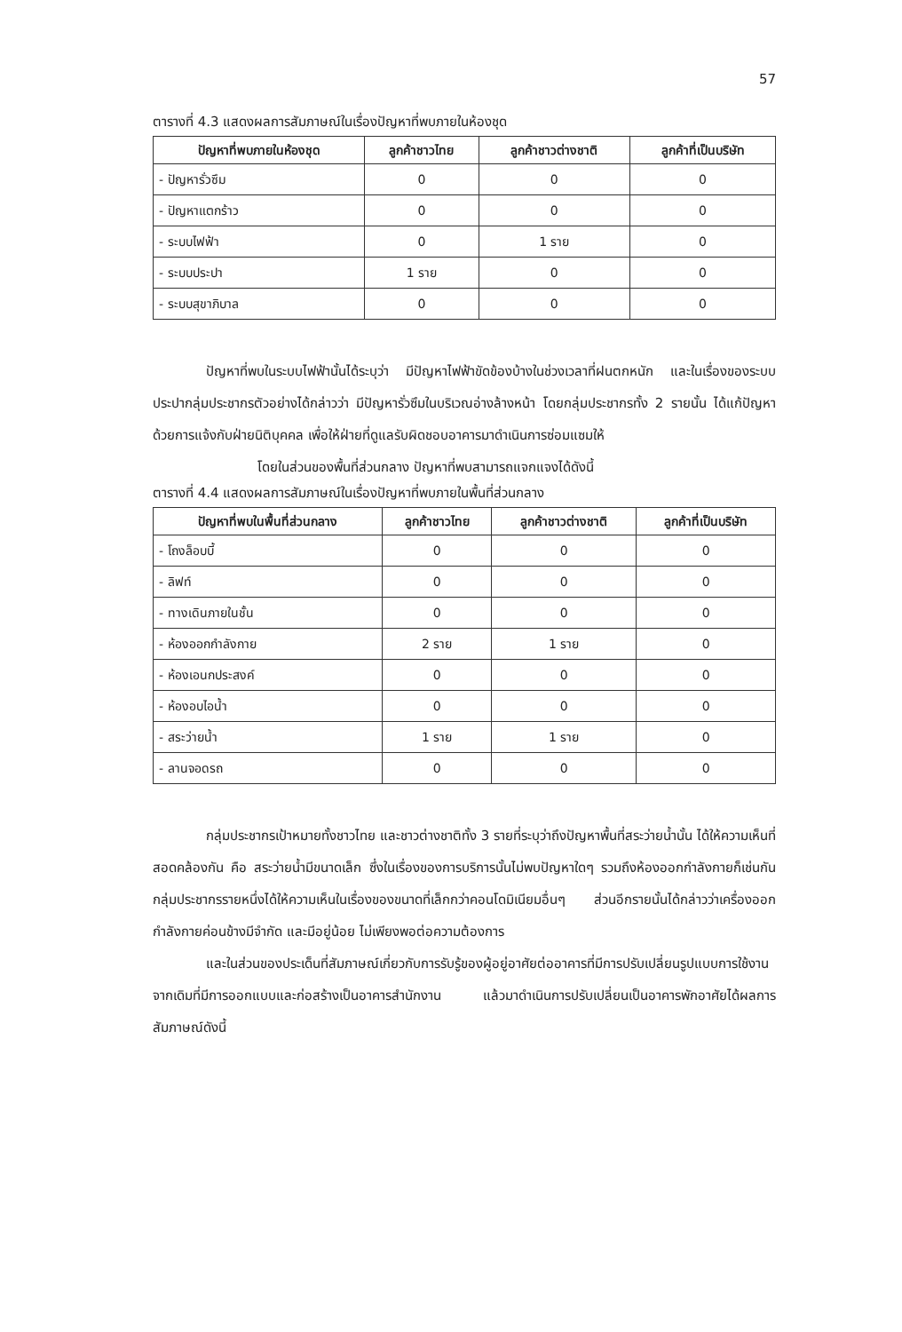57
ตารางที่ 4.3 แสดงผลการสัมภาษณ์ในเรื่องปัญหาที่พบภายในห้องชุด
| ปัญหาที่พบภายในห้องชุด | ลูกค้าชาวไทย | ลูกค้าชาวต่างชาติ | ลูกค้าที่เป็นบริษัท |
| --- | --- | --- | --- |
| - ปัญหารั่วซึม | 0 | 0 | 0 |
| - ปัญหาแตกร้าว | 0 | 0 | 0 |
| - ระบบไฟฟ้า | 0 | 1 ราย | 0 |
| - ระบบประปา | 1 ราย | 0 | 0 |
| - ระบบสุขาภิบาล | 0 | 0 | 0 |
ปัญหาที่พบในระบบไฟฟ้านั้นได้ระบุว่า มีปัญหาไฟฟ้าขัดข้องบ้างในช่วงเวลาที่ฝนตกหนัก และในเรื่องของระบบประปากลุ่มประชากรตัวอย่างได้กล่าวว่า มีปัญหารั่วซึมในบริเวณอ่างล้างหน้า โดยกลุ่มประชากรทั้ง 2 รายนั้น ได้แก้ปัญหาด้วยการแจ้งกับฝ่ายนิติบุคคล เพื่อให้ฝ่ายที่ดูแลรับผิดชอบอาคารมาดำเนินการซ่อมแซมให้
โดยในส่วนของพื้นที่ส่วนกลาง ปัญหาที่พบสามารถแจกแจงได้ดังนี้
ตารางที่ 4.4 แสดงผลการสัมภาษณ์ในเรื่องปัญหาที่พบภายในพื้นที่ส่วนกลาง
| ปัญหาที่พบในพื้นที่ส่วนกลาง | ลูกค้าชาวไทย | ลูกค้าชาวต่างชาติ | ลูกค้าที่เป็นบริษัท |
| --- | --- | --- | --- |
| - โถงล็อบบี้ | 0 | 0 | 0 |
| - ลิฟท์ | 0 | 0 | 0 |
| - ทางเดินภายในชั้น | 0 | 0 | 0 |
| - ห้องออกกำลังกาย | 2 ราย | 1 ราย | 0 |
| - ห้องเอนกประสงค์ | 0 | 0 | 0 |
| - ห้องอบไอน้ำ | 0 | 0 | 0 |
| - สระว่ายน้ำ | 1 ราย | 1 ราย | 0 |
| - ลานจอดรถ | 0 | 0 | 0 |
กลุ่มประชากรเป้าหมายทั้งชาวไทย และชาวต่างชาติทั้ง 3 รายที่ระบุว่าถึงปัญหาพื้นที่สระว่ายน้ำนั้น ได้ให้ความเห็นที่สอดคล้องกัน คือ สระว่ายน้ำมีขนาดเล็ก ซึ่งในเรื่องของการบริการนั้นไม่พบปัญหาใดๆ รวมถึงห้องออกกำลังกายก็เช่นกัน กลุ่มประชากรรายหนึ่งได้ให้ความเห็นในเรื่องของขนาดที่เล็กกว่าคอนโดมิเนียมอื่นๆ ส่วนอีกรายนั้นได้กล่าวว่าเครื่องออกกำลังกายค่อนข้างมีจำกัด และมีอยู่น้อย ไม่เพียงพอต่อความต้องการ
และในส่วนของประเด็นที่สัมภาษณ์เกี่ยวกับการรับรู้ของผู้อยู่อาศัยต่ออาคารที่มีการปรับเปลี่ยนรูปแบบการใช้งานจากเดิมที่มีการออกแบบและก่อสร้างเป็นอาคารสำนักงาน แล้วมาดำเนินการปรับเปลี่ยนเป็นอาคารพักอาศัยได้ผลการสัมภาษณ์ดังนี้